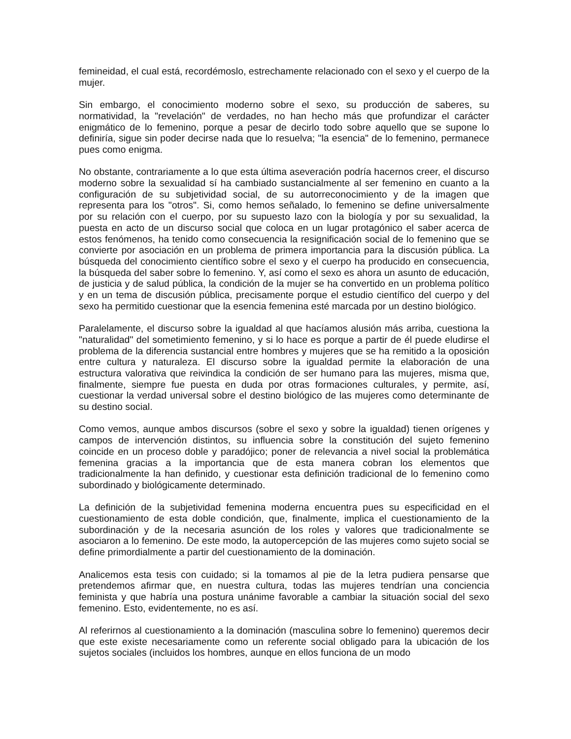femineidad, el cual está, recordémoslo, estrechamente relacionado con el sexo y el cuerpo de la mujer.
Sin embargo, el conocimiento moderno sobre el sexo, su producción de saberes, su normatividad, la "revelación" de verdades, no han hecho más que profundizar el carácter enigmático de lo femenino, porque a pesar de decirlo todo sobre aquello que se supone lo definiría, sigue sin poder decirse nada que lo resuelva; "la esencia" de lo femenino, permanece pues como enigma.
No obstante, contrariamente a lo que esta última aseveración podría hacernos creer, el discurso moderno sobre la sexualidad sí ha cambiado sustancialmente al ser femenino en cuanto a la configuración de su subjetividad social, de su autorreconocimiento y de la imagen que representa para los "otros". Si, como hemos señalado, lo femenino se define universalmente por su relación con el cuerpo, por su supuesto lazo con la biología y por su sexualidad, la puesta en acto de un discurso social que coloca en un lugar protagónico el saber acerca de estos fenómenos, ha tenido como consecuencia la resignificación social de lo femenino que se convierte por asociación en un problema de primera importancia para la discusión pública. La búsqueda del conocimiento científico sobre el sexo y el cuerpo ha producido en consecuencia, la búsqueda del saber sobre lo femenino. Y, así como el sexo es ahora un asunto de educación, de justicia y de salud pública, la condición de la mujer se ha convertido en un problema político y en un tema de discusión pública, precisamente porque el estudio científico del cuerpo y del sexo ha permitido cuestionar que la esencia femenina esté marcada por un destino biológico.
Paralelamente, el discurso sobre la igualdad al que hacíamos alusión más arriba, cuestiona la "naturalidad" del sometimiento femenino, y si lo hace es porque a partir de él puede eludirse el problema de la diferencia sustancial entre hombres y mujeres que se ha remitido a la oposición entre cultura y naturaleza. El discurso sobre la igualdad permite la elaboración de una estructura valorativa que reivindica la condición de ser humano para las mujeres, misma que, finalmente, siempre fue puesta en duda por otras formaciones culturales, y permite, así, cuestionar la verdad universal sobre el destino biológico de las mujeres como determinante de su destino social.
Como vemos, aunque ambos discursos (sobre el sexo y sobre la igualdad) tienen orígenes y campos de intervención distintos, su influencia sobre la constitución del sujeto femenino coincide en un proceso doble y paradójico; poner de relevancia a nivel social la problemática femenina gracias a la importancia que de esta manera cobran los elementos que tradicionalmente la han definido, y cuestionar esta definición tradicional de lo femenino como subordinado y biológicamente determinado.
La definición de la subjetividad femenina moderna encuentra pues su especificidad en el cuestionamiento de esta doble condición, que, finalmente, implica el cuestionamiento de la subordinación y de la necesaria asunción de los roles y valores que tradicionalmente se asociaron a lo femenino. De este modo, la autopercepción de las mujeres como sujeto social se define primordialmente a partir del cuestionamiento de la dominación.
Analicemos esta tesis con cuidado; si la tomamos al pie de la letra pudiera pensarse que pretendemos afirmar que, en nuestra cultura, todas las mujeres tendrían una conciencia feminista y que habría una postura unánime favorable a cambiar la situación social del sexo femenino. Esto, evidentemente, no es así.
Al referirnos al cuestionamiento a la dominación (masculina sobre lo femenino) queremos decir que este existe necesariamente como un referente social obligado para la ubicación de los sujetos sociales (incluidos los hombres, aunque en ellos funciona de un modo